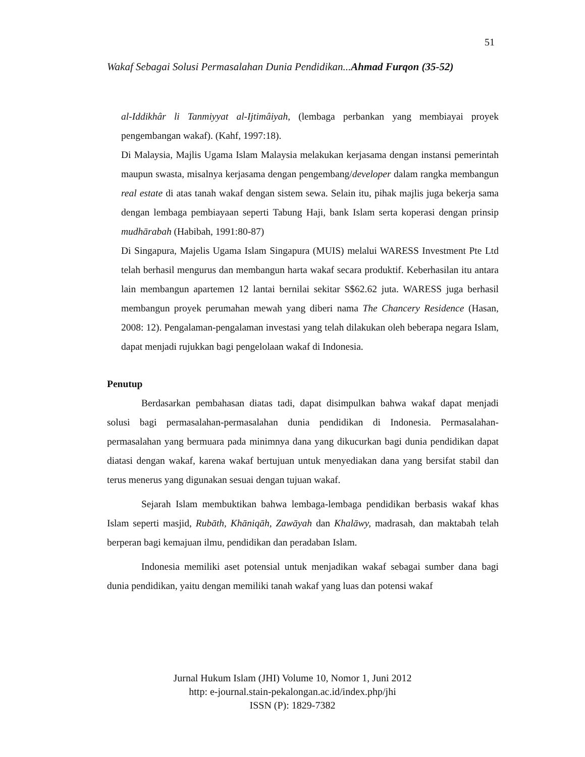51
Wakaf Sebagai Solusi Permasalahan Dunia Pendidikan...Ahmad Furqon (35-52)
al-Iddikhâr li Tanmiyyat al-Ijtimâiyah, (lembaga perbankan yang membiayai proyek pengembangan wakaf). (Kahf, 1997:18).
Di Malaysia, Majlis Ugama Islam Malaysia melakukan kerjasama dengan instansi pemerintah maupun swasta, misalnya kerjasama dengan pengembang/developer dalam rangka membangun real estate di atas tanah wakaf dengan sistem sewa. Selain itu, pihak majlis juga bekerja sama dengan lembaga pembiayaan seperti Tabung Haji, bank Islam serta koperasi dengan prinsip mudhārabah (Habibah, 1991:80-87)
Di Singapura, Majelis Ugama Islam Singapura (MUIS) melalui WARESS Investment Pte Ltd telah berhasil mengurus dan membangun harta wakaf secara produktif. Keberhasilan itu antara lain membangun apartemen 12 lantai bernilai sekitar S$62.62 juta. WARESS juga berhasil membangun proyek perumahan mewah yang diberi nama The Chancery Residence (Hasan, 2008: 12). Pengalaman-pengalaman investasi yang telah dilakukan oleh beberapa negara Islam, dapat menjadi rujukkan bagi pengelolaan wakaf di Indonesia.
Penutup
Berdasarkan pembahasan diatas tadi, dapat disimpulkan bahwa wakaf dapat menjadi solusi bagi permasalahan-permasalahan dunia pendidikan di Indonesia. Permasalahan-permasalahan yang bermuara pada minimnya dana yang dikucurkan bagi dunia pendidikan dapat diatasi dengan wakaf, karena wakaf bertujuan untuk menyediakan dana yang bersifat stabil dan terus menerus yang digunakan sesuai dengan tujuan wakaf.
Sejarah Islam membuktikan bahwa lembaga-lembaga pendidikan berbasis wakaf khas Islam seperti masjid, Rubāth, Khāniqāh, Zawāyah dan Khalāwy, madrasah, dan maktabah telah berperan bagi kemajuan ilmu, pendidikan dan peradaban Islam.
Indonesia memiliki aset potensial untuk menjadikan wakaf sebagai sumber dana bagi dunia pendidikan, yaitu dengan memiliki tanah wakaf yang luas dan potensi wakaf
Jurnal Hukum Islam (JHI) Volume 10, Nomor 1, Juni 2012
http: e-journal.stain-pekalongan.ac.id/index.php/jhi
ISSN (P): 1829-7382